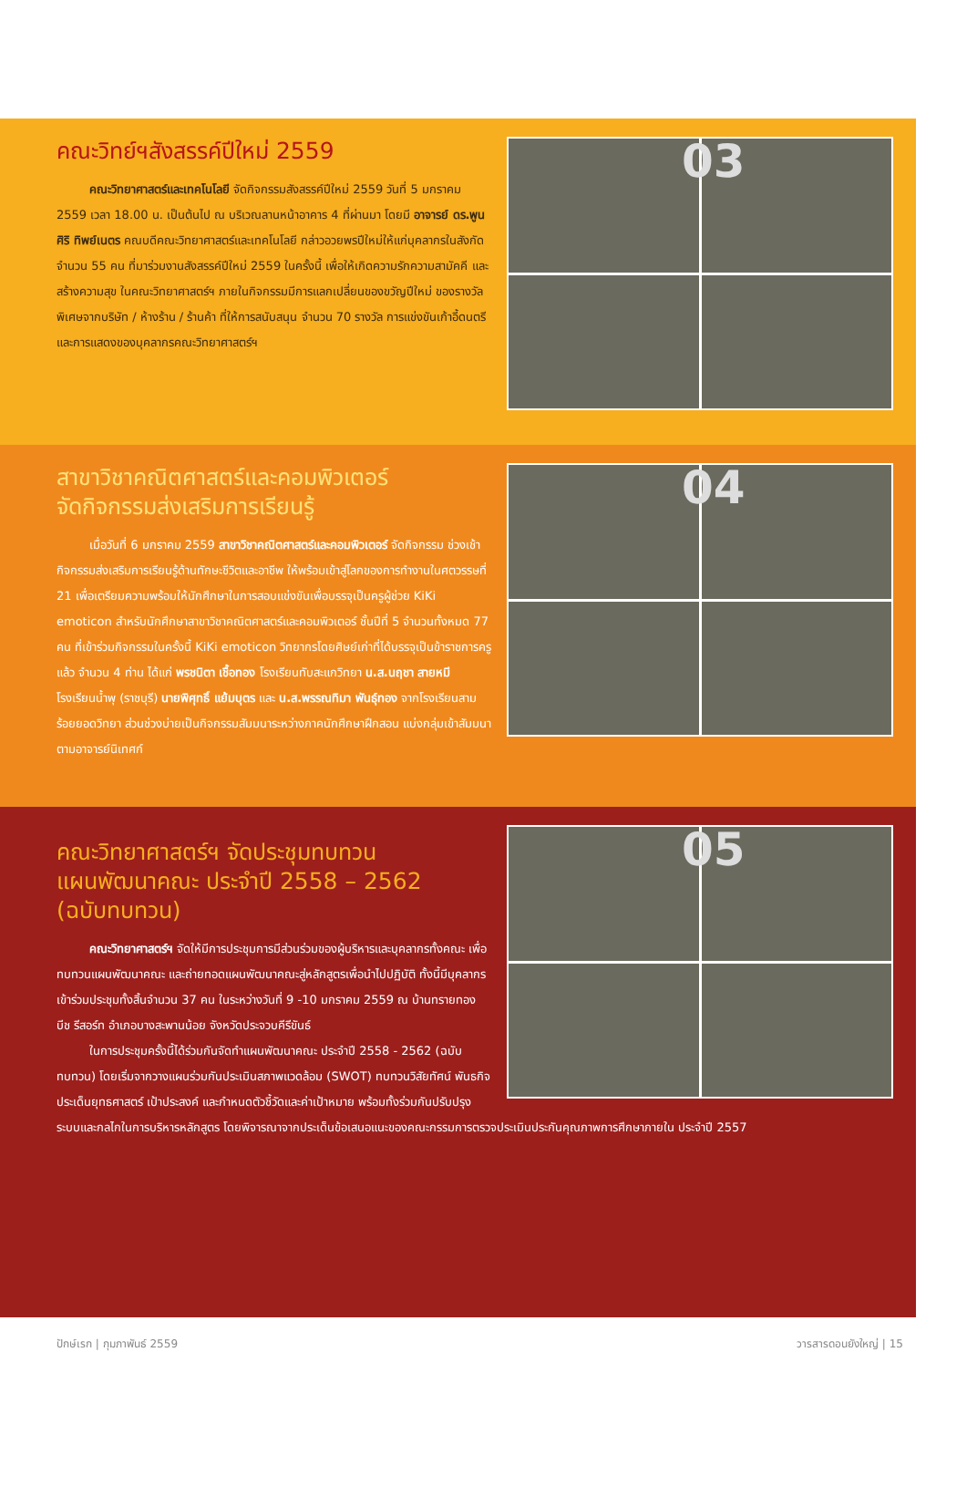03
คณะวิทย์ฯสังสรรค์ปีใหม่ 2559
คณะวิทยาศาสตร์และเทคโนโลยี จัดกิจกรรมสังสรรค์ปีใหม่ 2559 วันที่ 5 มกราคม 2559 เวลา 18.00 น. เป็นต้นไป ณ บริเวณลานหน้าอาคาร 4 ที่ผ่านมา โดยมี อาจารย์ ดร.พูนศิริ ทิพย์เนตร คณบดีคณะวิทยาศาสตร์และเทคโนโลยี กล่าวอวยพรปีใหม่ให้แก่บุคลากรในสังกัด จำนวน 55 คน ที่มาร่วมงานสังสรรค์ปีใหม่ 2559 ในครั้งนี้ เพื่อให้เกิดความรักความสามัคคี และสร้างความสุข ในคณะวิทยาศาสตร์ฯ ภายในกิจกรรมมีการแลกเปลี่ยนของขวัญปีใหม่ ของรางวัลพิเศษจากบริษัท / ห้างร้าน / ร้านค้า ที่ให้การสนับสนุน จำนวน 70 รางวัล การแข่งขันเก้าอี้ดนตรี และการแสดงของบุคลากรคณะวิทยาศาสตร์ฯ
04
สาขาวิชาคณิตศาสตร์และคอมพิวเตอร์
จัดกิจกรรมส่งเสริมการเรียนรู้
เมื่อวันที่ 6 มกราคม 2559 สาขาวิชาคณิตศาสตร์และคอมพิวเตอร์ จัดกิจกรรม ช่วงเช้า กิจกรรมส่งเสริมการเรียนรู้ด้านทักษะชีวิตและอาชีพ ให้พร้อมเข้าสู่โลกของการทำงานในศตวรรษที่ 21 เพื่อเตรียมความพร้อมให้นักศึกษาในการสอบแข่งขันเพื่อบรรจุเป็นครูผู้ช่วย KiKi emoticon สำหรับนักศึกษาสาขาวิชาคณิตศาสตร์และคอมพิวเตอร์ ชั้นปีที่ 5 จำนวนทั้งหมด 77 คน ที่เข้าร่วมกิจกรรมในครั้งนี้ KiKi emoticon วิทยากรโดยศิษย์เก่าที่ได้บรรจุเป็นข้าราชการครูแล้ว จำนวน 4 ท่าน ได้แก่ พรชนิตา เชื้อทอง โรงเรียนทับสะแกวิทยา น.ส.นฤชา สายหมี โรงเรียนน้ำพุ (ราชบุรี) นายพิศุทธิ์ แย้มบุตร และ น.ส.พรรณทิมา พันธุ์ทอง จากโรงเรียนสามร้อยยอดวิทยา ส่วนช่วงบ่ายเป็นกิจกรรมสัมมนาระหว่างภาคนักศึกษาฝึกสอน แบ่งกลุ่มเข้าสัมมนาตามอาจารย์นิเทศก์
05
คณะวิทยาศาสตร์ฯ จัดประชุมทบทวน
แผนพัฒนาคณะ ประจำปี 2558 – 2562
(ฉบับทบทวน)
คณะวิทยาศาสตร์ฯ จัดให้มีการประชุมการมีส่วนร่วมของผู้บริหารและบุคลากรทั้งคณะ เพื่อทบทวนแผนพัฒนาคณะ และถ่ายทอดแผนพัฒนาคณะสู่หลักสูตรเพื่อนำไปปฏิบัติ ทั้งนี้มีบุคลากรเข้าร่วมประชุมทั้งสิ้นจำนวน 37 คน ในระหว่างวันที่ 9 -10 มกราคม 2559 ณ บ้านทรายทอง บีช รีสอร์ท อำเภอบางสะพานน้อย จังหวัดประจวบคีรีขันธ์
ในการประชุมครั้งนี้ได้ร่วมกันจัดทำแผนพัฒนาคณะ ประจำปี 2558 - 2562 (ฉบับทบทวน) โดยเริ่มจากวางแผนร่วมกันประเมินสภาพแวดล้อม (SWOT) ทบทวนวิสัยทัศน์ พันธกิจ ประเด็นยุทธศาสตร์ เป้าประสงค์ และกำหนดตัวชี้วัดและค่าเป้าหมาย พร้อมทั้งร่วมกันปรับปรุงระบบและกลไกในการบริหารหลักสูตร โดยพิจารณาจากประเด็นข้อเสนอแนะของคณะกรรมการตรวจประเมินประกันคุณภาพการศึกษาภายใน ประจำปี 2557
ปักษ์เรก | กุมภาพันธ์ 2559 วารสารดอนยังใหญ่ | 15